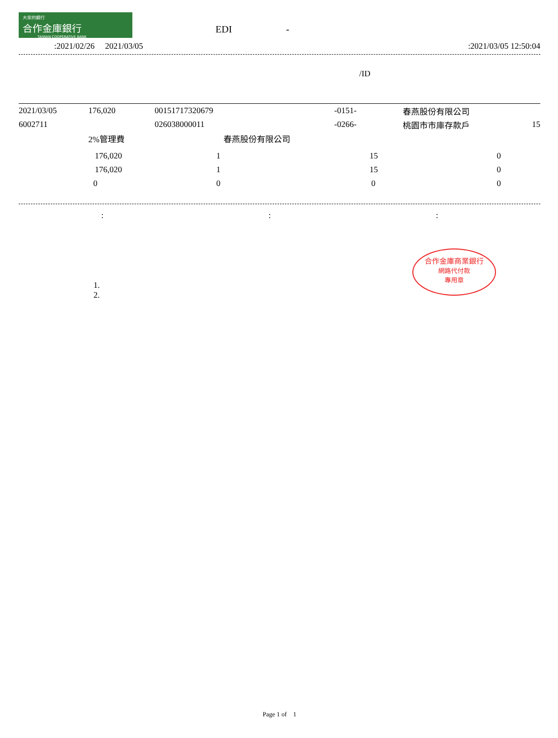大家的銀行
合作金庫銀行
TAIWAN COOPERATIVE BANK
EDI -
:2021/02/26 2021/03/05:2021/03/05 12:50:04
/ID
| 2021/03/05 | 176,020 | 00151717320679 | -0151- | 春燕股份有限公司 | |
| 6002711 | | 026038000011 | -0266- | 桃園市市庫存款戶 | 15 |
| | 2%管理費 | 春燕股份有限公司 | | | |
| 176,020 | 1 | 15 | 0 |
| 176,020 | 1 | 15 | 0 |
| 0 | 0 | 0 | 0 |
:::
合作金庫商業銀行
網路代付款
專用章
1.
2.
Page 1 of 1